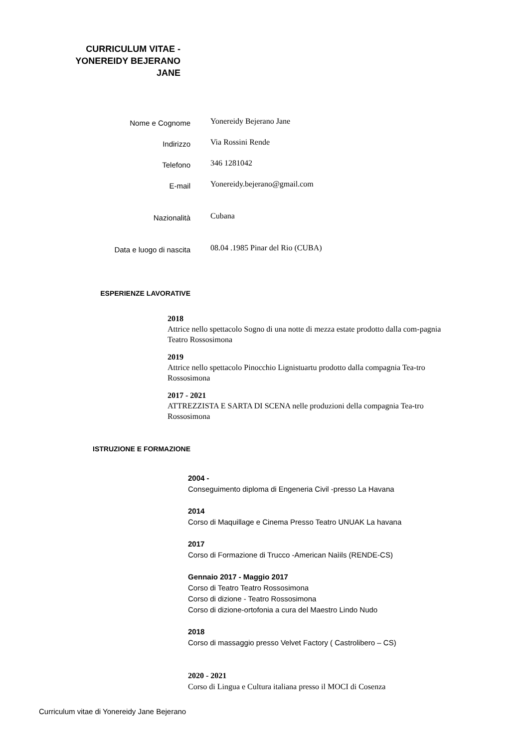CURRICULUM VITAE -
YONEREIDY BEJERANO
JANE
Nome e Cognome Yonereidy Bejerano Jane
Indirizzo Via Rossini Rende
Telefono 346 1281042
E-mail Yonereidy.bejerano@gmail.com
Nazionalità Cubana
Data e luogo di nascita 08.04 .1985 Pinar del Rio (CUBA)
ESPERIENZE LAVORATIVE
2018
Attrice nello spettacolo Sogno di una notte di mezza estate prodotto dalla com-pagnia Teatro Rossosimona
2019
Attrice nello spettacolo Pinocchio Lignistuartu prodotto dalla compagnia Tea-tro Rossosimona
2017 - 2021
ATTREZZISTA E SARTA DI SCENA nelle produzioni della compagnia Tea-tro Rossosimona
ISTRUZIONE E FORMAZIONE
2004 -
Conseguimento diploma di Engeneria Civil -presso La Havana
2014
Corso di Maquillage e Cinema Presso Teatro UNUAK La havana
2017
Corso di Formazione di Trucco -American Naìils (RENDE-CS)
Gennaio 2017 - Maggio 2017
Corso di Teatro Teatro Rossosimona
Corso di dizione - Teatro Rossosimona
Corso di dizione-ortofonia a cura del Maestro Lindo Nudo
2018
Corso di massaggio presso Velvet Factory ( Castrolibero – CS)
2020 - 2021
Corso di Lingua e Cultura italiana presso il MOCI di Cosenza
Curriculum vitae di Yonereidy Jane Bejerano